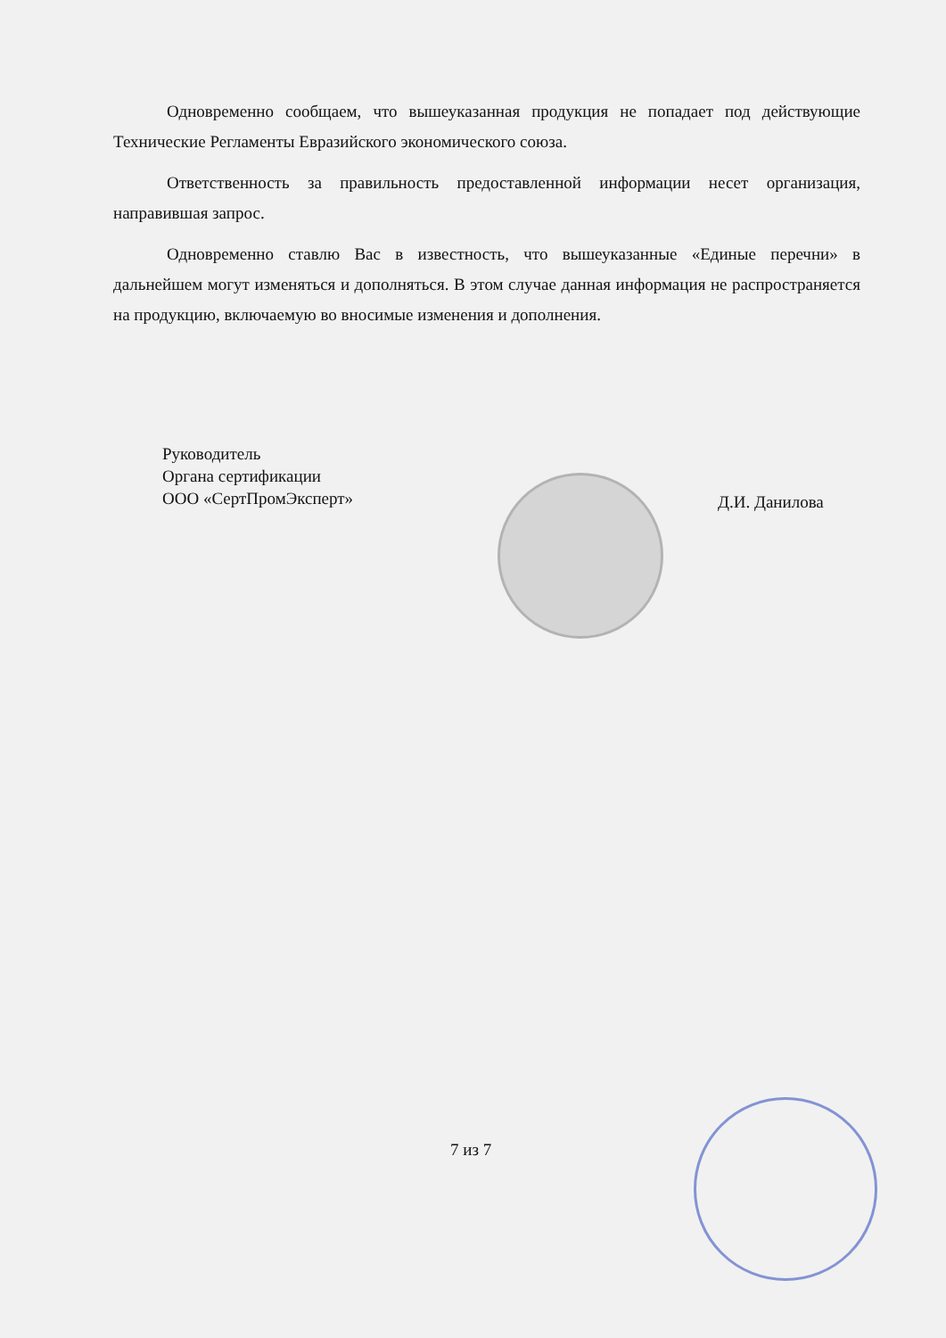Одновременно сообщаем, что вышеуказанная продукция не попадает под действующие Технические Регламенты Евразийского экономического союза.
Ответственность за правильность предоставленной информации несет организация, направившая запрос.
Одновременно ставлю Вас в известность, что вышеуказанные «Единые перечни» в дальнейшем могут изменяться и дополняться. В этом случае данная информация не распространяется на продукцию, включаемую во вносимые изменения и дополнения.
Руководитель
Органа сертификации
ООО «СертПромЭксперт»
Д.И. Данилова
7 из 7